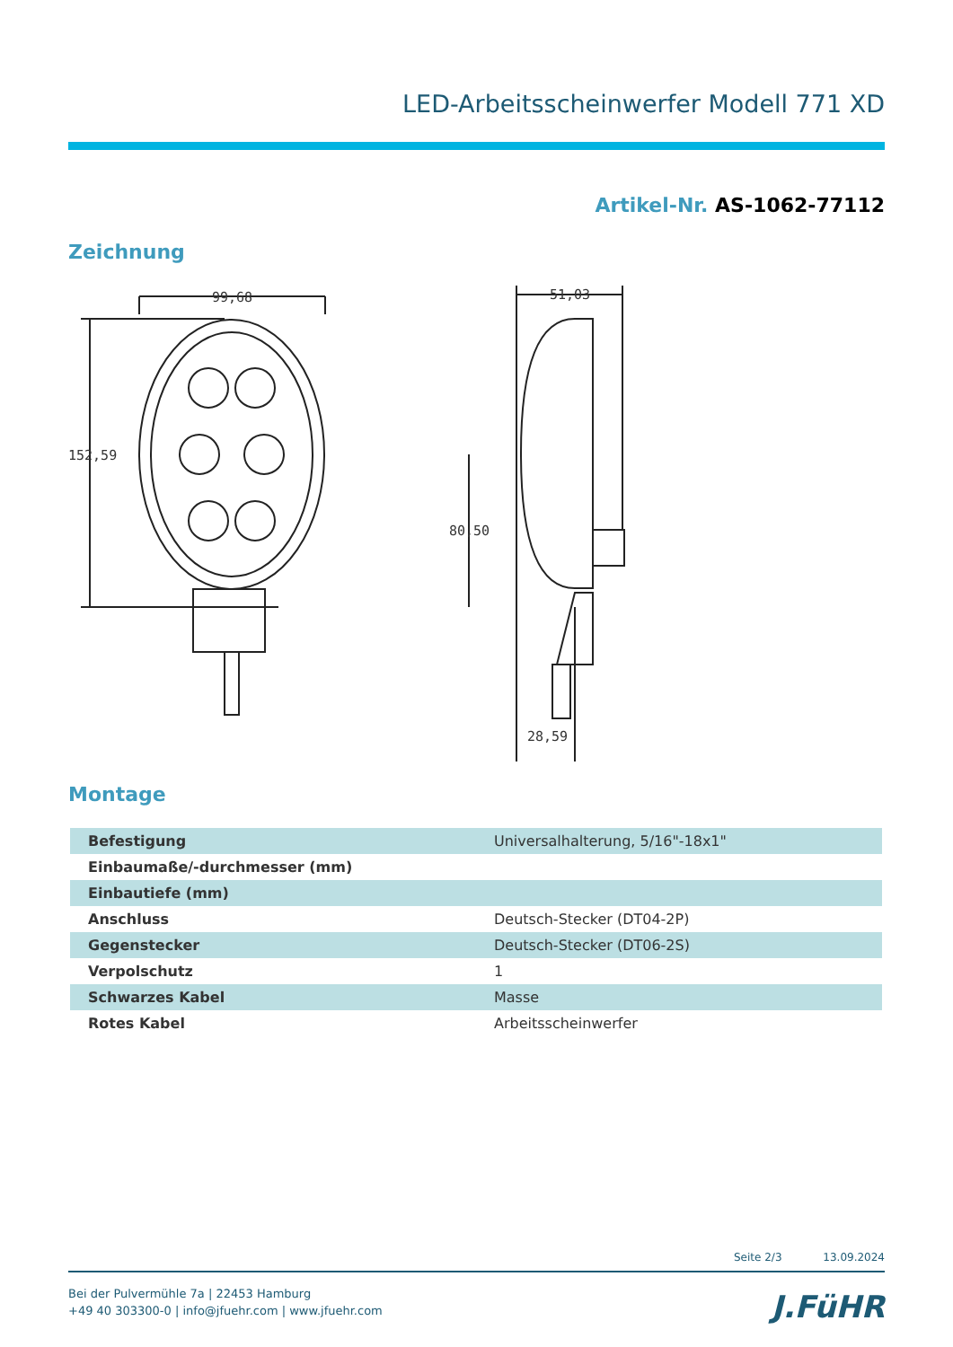LED-Arbeitsscheinwerfer Modell 771 XD
Artikel-Nr. AS-1062-77112
Zeichnung
99,68
152,59
51,03
80,50
28,59
Montage
| Befestigung | | Universalhalterung, 5/16"-18x1" |
| Einbaumaße/-durchmesser (mm) | | |
| Einbautiefe (mm) | | |
| Anschluss | | Deutsch-Stecker (DT04-2P) |
| Gegenstecker | | Deutsch-Stecker (DT06-2S) |
| Verpolschutz | | 1 |
| Schwarzes Kabel | | Masse |
| Rotes Kabel | | Arbeitsscheinwerfer |
Seite 2/3 13.09.2024
Bei der Pulvermühle 7a | 22453 Hamburg
+49 40 303300-0 | info@jfuehr.com | www.jfuehr.com
J.FüHR